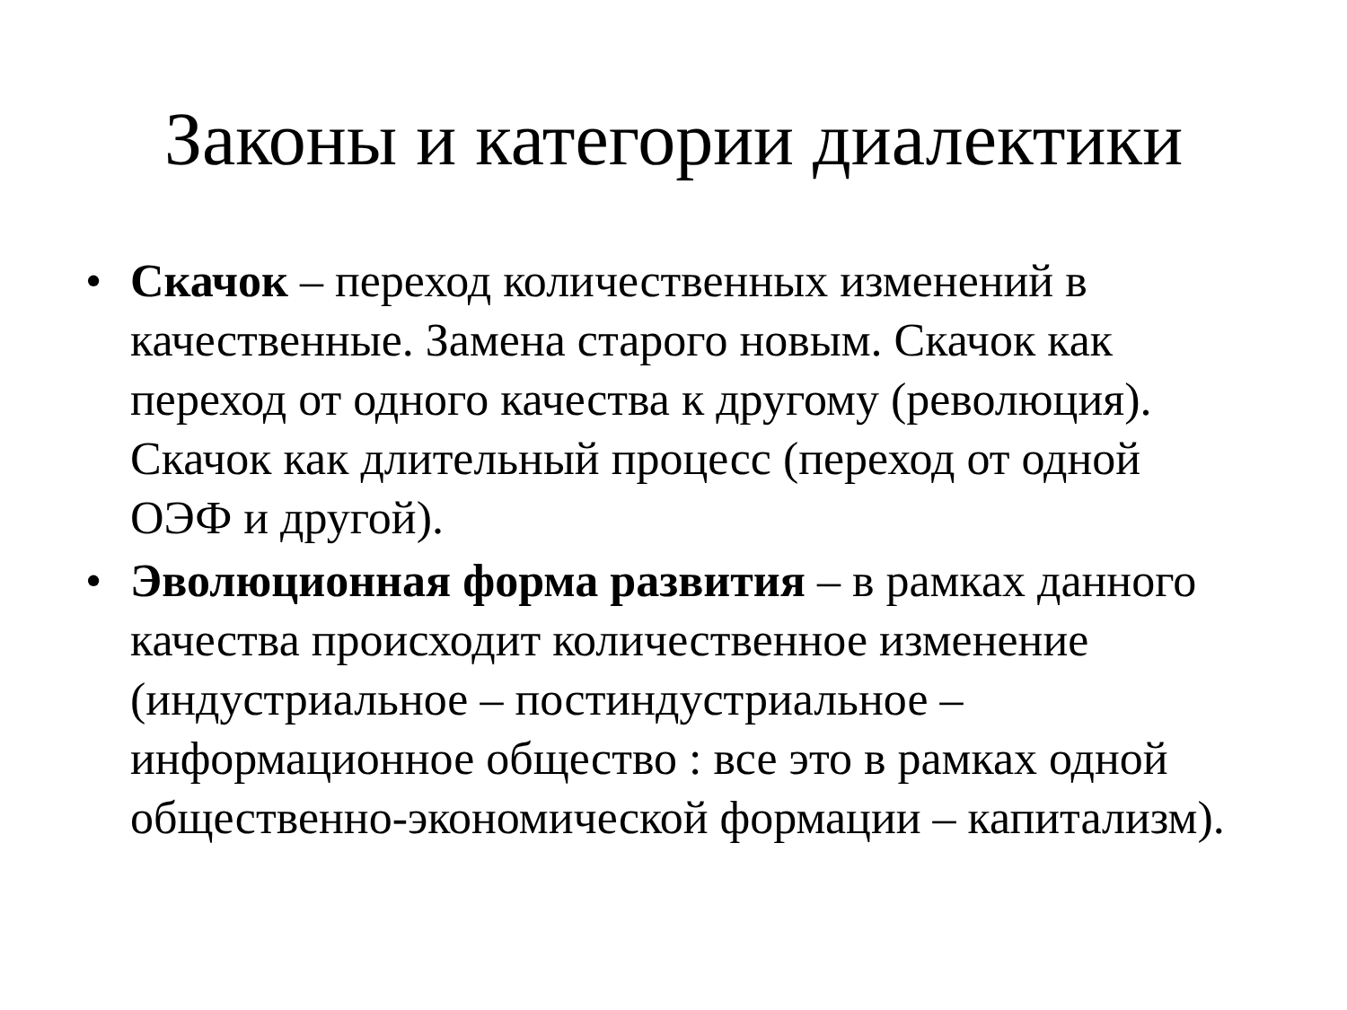Законы и категории диалектики
• Скачок – переход количественных изменений в качественные. Замена старого новым. Скачок как переход от одного качества к другому (революция). Скачок как длительный процесс (переход от одной ОЭФ и другой).
• Эволюционная форма развития – в рамках данного качества происходит количественное изменение (индустриальное – постиндустриальное – информационное общество : все это в рамках одной общественно-экономической формации – капитализм).